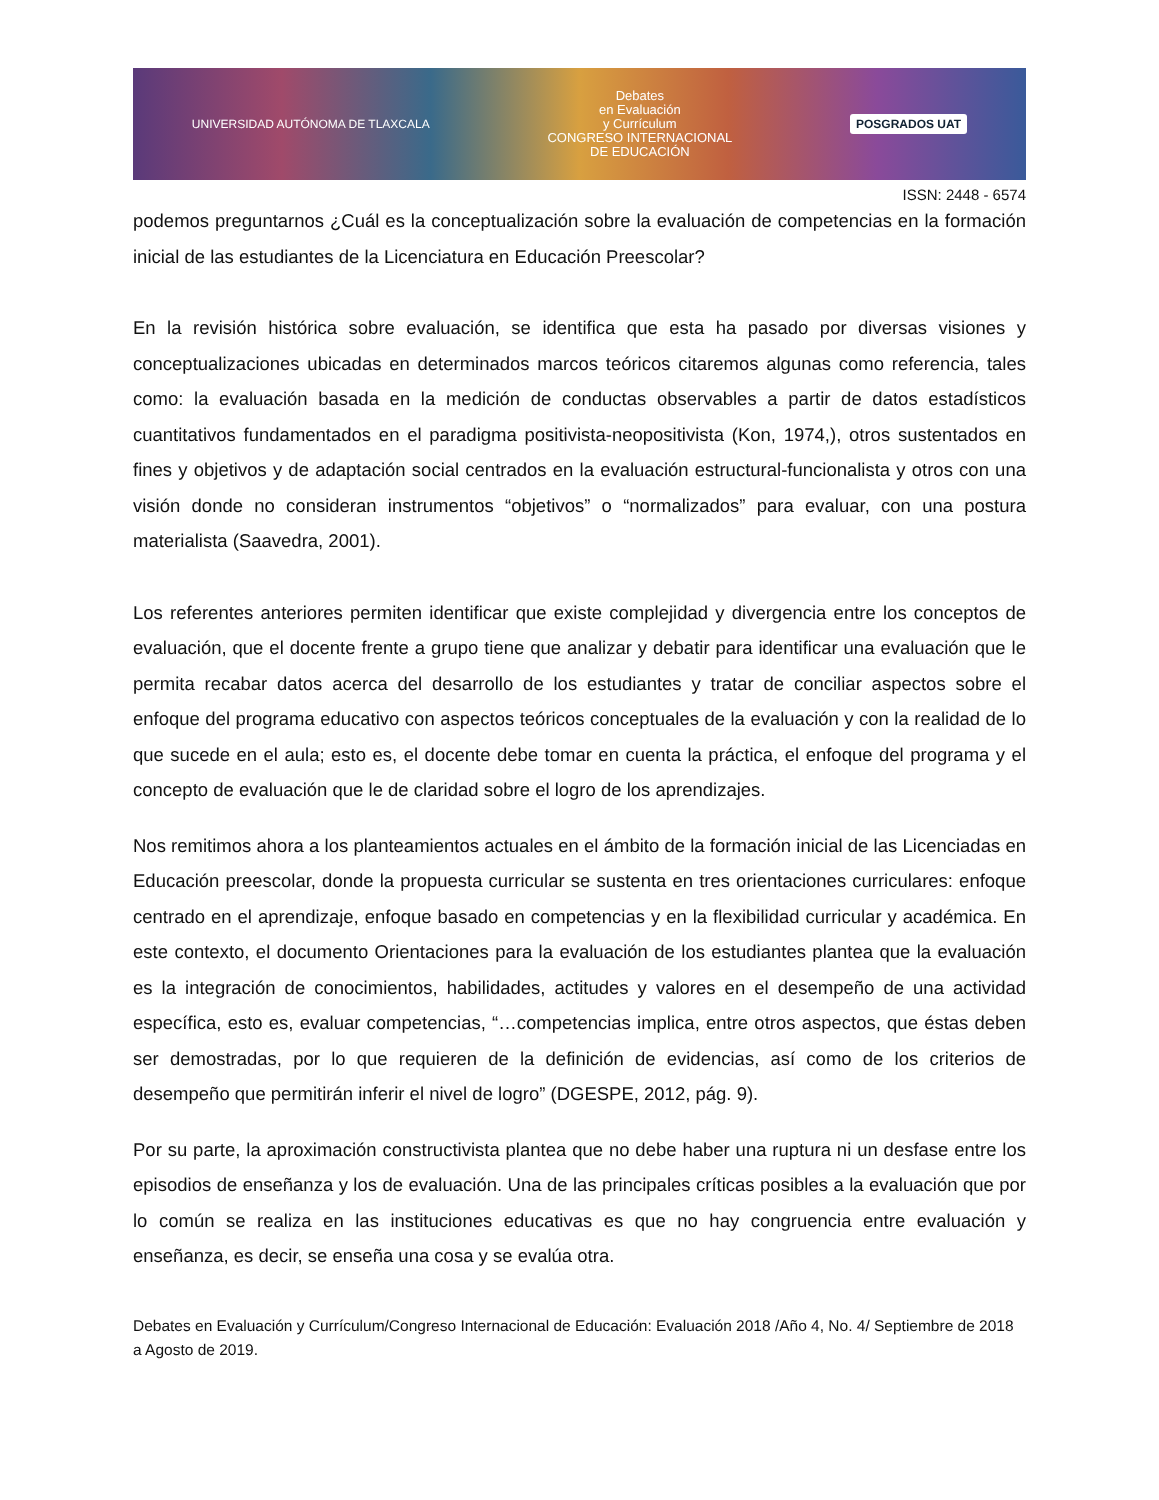UNIVERSIDAD AUTÓNOMA DE TLAXCALA Debates
en Evaluación
y Currículum
CONGRESO INTERNACIONAL
DE EDUCACIÓN POSGRADOS UAT
ISSN: 2448 - 6574
podemos preguntarnos ¿Cuál es la conceptualización sobre la evaluación de competencias en la formación inicial de las estudiantes de la Licenciatura en Educación Preescolar?
En la revisión histórica sobre evaluación, se identifica que esta ha pasado por diversas visiones y conceptualizaciones ubicadas en determinados marcos teóricos citaremos algunas como referencia, tales como: la evaluación basada en la medición de conductas observables a partir de datos estadísticos cuantitativos fundamentados en el paradigma positivista-neopositivista (Kon, 1974,), otros sustentados en fines y objetivos y de adaptación social centrados en la evaluación estructural-funcionalista y otros con una visión donde no consideran instrumentos “objetivos” o “normalizados” para evaluar, con una postura materialista (Saavedra, 2001).
Los referentes anteriores permiten identificar que existe complejidad y divergencia entre los conceptos de evaluación, que el docente frente a grupo tiene que analizar y debatir para identificar una evaluación que le permita recabar datos acerca del desarrollo de los estudiantes y tratar de conciliar aspectos sobre el enfoque del programa educativo con aspectos teóricos conceptuales de la evaluación y con la realidad de lo que sucede en el aula; esto es, el docente debe tomar en cuenta la práctica, el enfoque del programa y el concepto de evaluación que le de claridad sobre el logro de los aprendizajes.
Nos remitimos ahora a los planteamientos actuales en el ámbito de la formación inicial de las Licenciadas en Educación preescolar, donde la propuesta curricular se sustenta en tres orientaciones curriculares: enfoque centrado en el aprendizaje, enfoque basado en competencias y en la flexibilidad curricular y académica. En este contexto, el documento Orientaciones para la evaluación de los estudiantes plantea que la evaluación es la integración de conocimientos, habilidades, actitudes y valores en el desempeño de una actividad específica, esto es, evaluar competencias, “…competencias implica, entre otros aspectos, que éstas deben ser demostradas, por lo que requieren de la definición de evidencias, así como de los criterios de desempeño que permitirán inferir el nivel de logro” (DGESPE, 2012, pág. 9).
Por su parte, la aproximación constructivista plantea que no debe haber una ruptura ni un desfase entre los episodios de enseñanza y los de evaluación. Una de las principales críticas posibles a la evaluación que por lo común se realiza en las instituciones educativas es que no hay congruencia entre evaluación y enseñanza, es decir, se enseña una cosa y se evalúa otra.
Debates en Evaluación y Currículum/Congreso Internacional de Educación: Evaluación 2018 /Año 4, No. 4/ Septiembre de 2018 a Agosto de 2019.